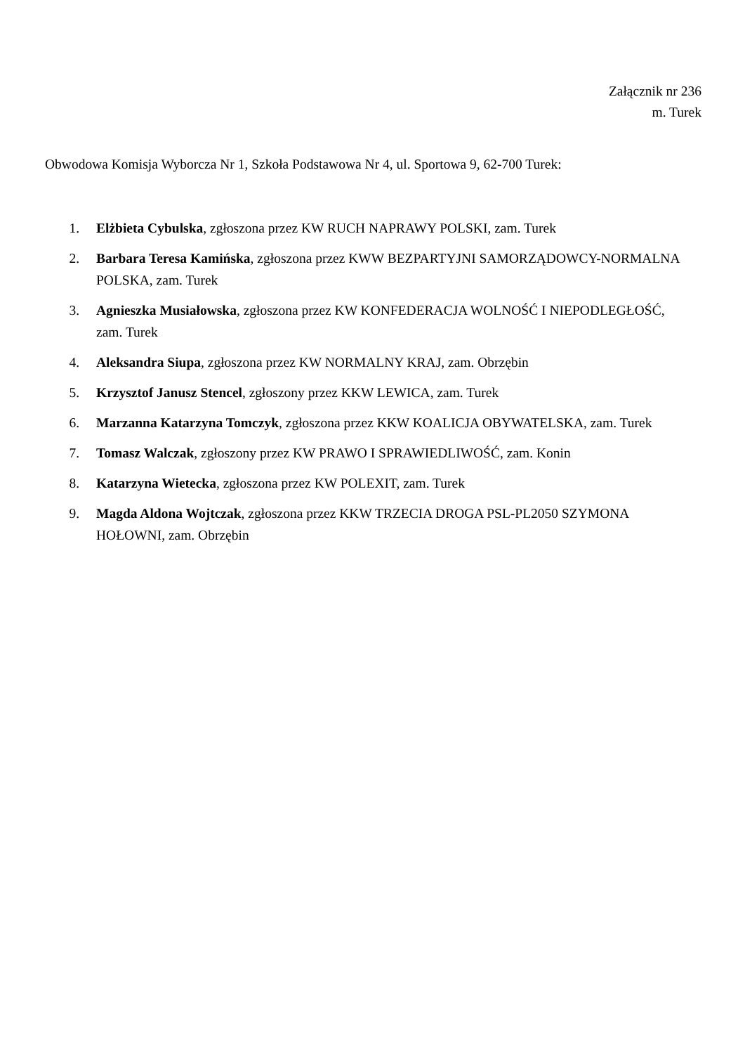Załącznik nr 236
m. Turek
Obwodowa Komisja Wyborcza Nr 1, Szkoła Podstawowa Nr 4, ul. Sportowa 9, 62-700 Turek:
1. Elżbieta Cybulska, zgłoszona przez KW RUCH NAPRAWY POLSKI, zam. Turek
2. Barbara Teresa Kamińska, zgłoszona przez KWW BEZPARTYJNI SAMORZĄDOWCY-NORMALNA POLSKA, zam. Turek
3. Agnieszka Musiałowska, zgłoszona przez KW KONFEDERACJA WOLNOŚĆ I NIEPODLEGŁOŚĆ, zam. Turek
4. Aleksandra Siupa, zgłoszona przez KW NORMALNY KRAJ, zam. Obrzębin
5. Krzysztof Janusz Stencel, zgłoszony przez KKW LEWICA, zam. Turek
6. Marzanna Katarzyna Tomczyk, zgłoszona przez KKW KOALICJA OBYWATELSKA, zam. Turek
7. Tomasz Walczak, zgłoszony przez KW PRAWO I SPRAWIEDLIWOŚĆ, zam. Konin
8. Katarzyna Wietecka, zgłoszona przez KW POLEXIT, zam. Turek
9. Magda Aldona Wojtczak, zgłoszona przez KKW TRZECIA DROGA PSL-PL2050 SZYMONA HOŁOWNI, zam. Obrzębin